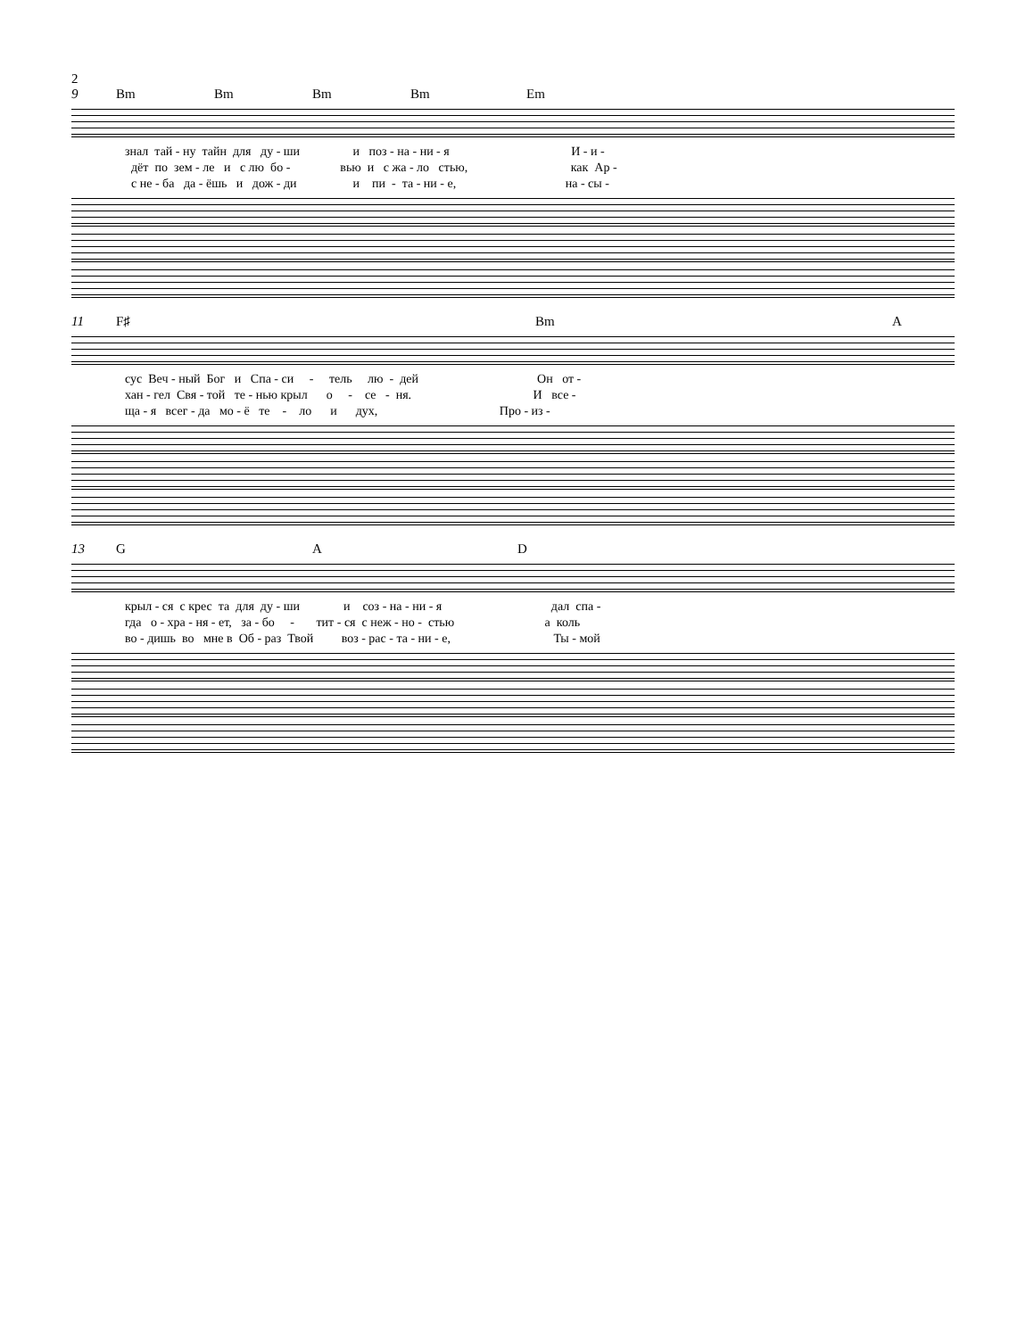2
9 Bm Bm Bm Bm Em
знал тай - ну тайн для ду - ши и поз - на - ни - я И - и -
дёт по зем - ле и с лю бо - вью и с жа - ло стью, как Ар -
с не - ба да - ёшь и дож - ди и пи - та - ни - е, на - сы -
11 F♯ Bm A
сус Веч - ный Бог и Спа - си - тель лю - дей Он от -
хан - гел Свя - той те - нью крыл о - се - ня. И все -
ща - я всег - да мо - ё те - ло и дух, Про - из -
13 G A D
крыл - ся с крес та для ду - ши и соз - на - ни - я дал спа -
гда о - хра - ня - ет, за - бо - тит - ся с неж - но - стью а коль
во - дишь во мне в Об - раз Твой воз - рас - та - ни - е, Ты - мой